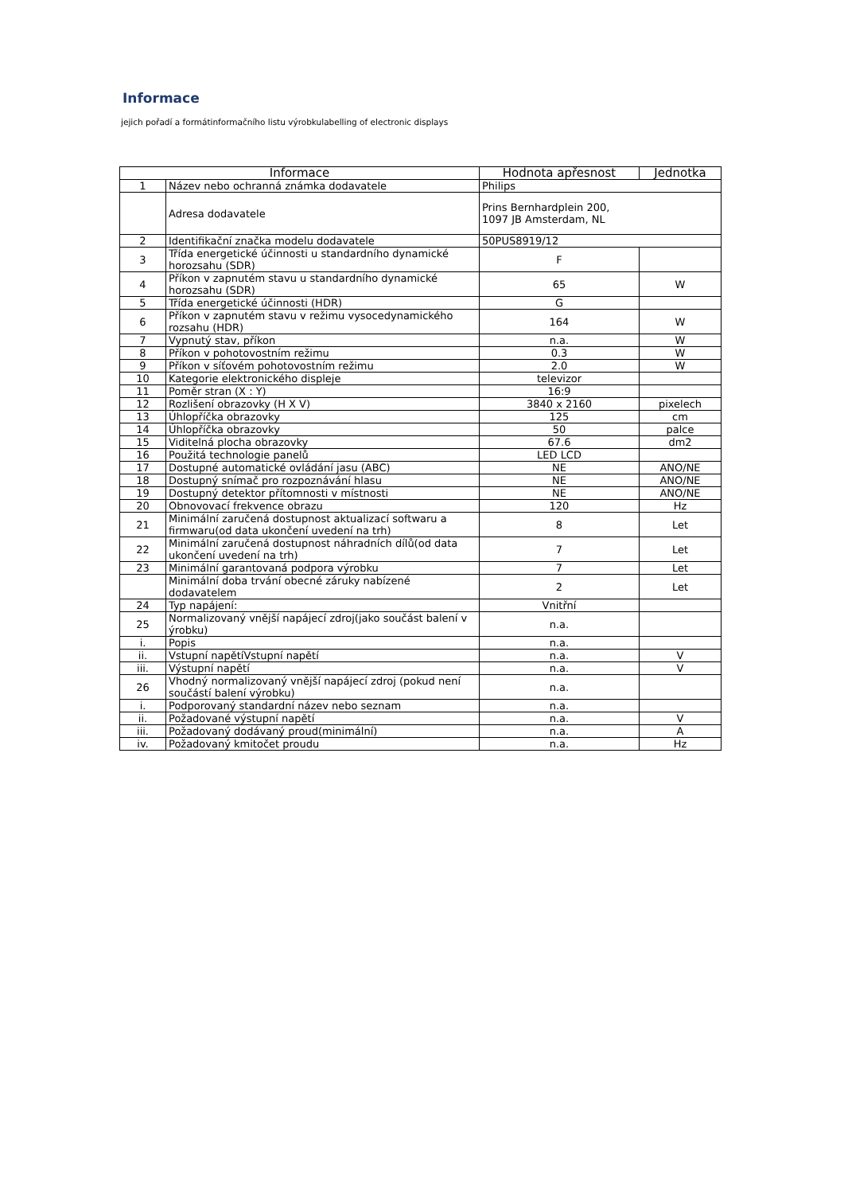Informace
jejich pořadí a formátinformačního listu výrobkulabelling of electronic displays
| Informace | | Hodnota apřesnost | Jednotka |
| --- | --- | --- | --- |
| 1 | Název nebo ochranná známka dodavatele | Philips | |
| | Adresa dodavatele | Prins Bernhardplein 200, 1097 JB Amsterdam, NL | |
| 2 | Identifikační značka modelu dodavatele | 50PUS8919/12 | |
| 3 | Třída energetické účinnosti u standardního dynamické horozsahu (SDR) | F | |
| 4 | Příkon v zapnutém stavu u standardního dynamické horozsahu (SDR) | 65 | W |
| 5 | Třída energetické účinnosti (HDR) | G | |
| 6 | Příkon v zapnutém stavu v režimu vysocedynamického rozsahu (HDR) | 164 | W |
| 7 | Vypnutý stav, příkon | n.a. | W |
| 8 | Příkon v pohotovostním režimu | 0.3 | W |
| 9 | Příkon v síťovém pohotovostním režimu | 2.0 | W |
| 10 | Kategorie elektronického displeje | televizor | |
| 11 | Poměr stran (X : Y) | 16:9 | |
| 12 | Rozlišení obrazovky (H X V) | 3840 x 2160 | pixelech |
| 13 | Úhlopříčka obrazovky | 125 | cm |
| 14 | Úhlopříčka obrazovky | 50 | palce |
| 15 | Viditelná plocha obrazovky | 67.6 | dm2 |
| 16 | Použitá technologie panelů | LED LCD | |
| 17 | Dostupné automatické ovládání jasu (ABC) | NE | ANO/NE |
| 18 | Dostupný snímač pro rozpoznávání hlasu | NE | ANO/NE |
| 19 | Dostupný detektor přítomnosti v místnosti | NE | ANO/NE |
| 20 | Obnovovací frekvence obrazu | 120 | Hz |
| 21 | Minimální zaručená dostupnost aktualizací softwaru a firmwaru(od data ukončení uvedení na trh) | 8 | Let |
| 22 | Minimální zaručená dostupnost náhradních dílů(od data ukončení uvedení na trh) | 7 | Let |
| 23 | Minimální garantovaná podpora výrobku | 7 | Let |
| | Minimální doba trvání obecné záruky nabízené dodavatelem | 2 | Let |
| 24 | Typ napájení: | Vnitřní | |
| 25 | Normalizovaný vnější napájecí zdroj(jako součást balení v ýrobku) | n.a. | |
| i. | Popis | n.a. | |
| ii. | Vstupní napětíVstupní napětí | n.a. | V |
| iii. | Výstupní napětí | n.a. | V |
| 26 | Vhodný normalizovaný vnější napájecí zdroj (pokud není součástí balení výrobku) | n.a. | |
| i. | Podporovaný standardní název nebo seznam | n.a. | |
| ii. | Požadované výstupní napětí | n.a. | V |
| iii. | Požadovaný dodávaný proud(minimální) | n.a. | A |
| iv. | Požadovaný kmitočet proudu | n.a. | Hz |